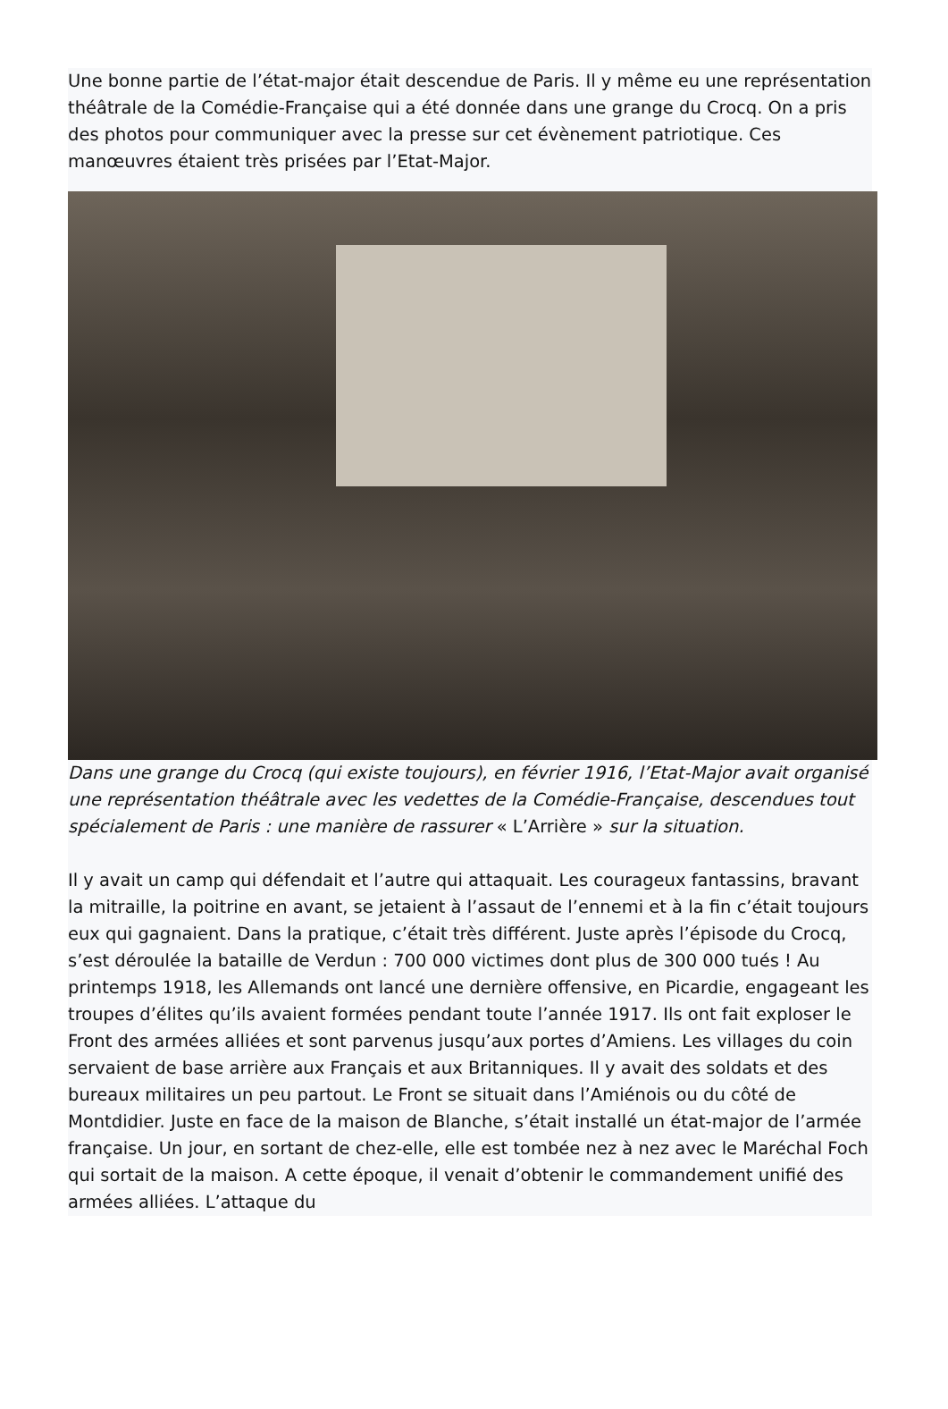Une bonne partie de l’état-major était descendue de Paris. Il y même eu une représentation théâtrale de la Comédie-Française qui a été donnée dans une grange du Crocq. On a pris des photos pour communiquer avec la presse sur cet évènement patriotique. Ces manœuvres étaient très prisées par l’Etat-Major.
Dans une grange du Crocq (qui existe toujours), en février 1916, l’Etat-Major avait organisé une représentation théâtrale avec les vedettes de la Comédie-Française, descendues tout spécialement de Paris : une manière de rassurer « L’Arrière » sur la situation.
Il y avait un camp qui défendait et l’autre qui attaquait. Les courageux fantassins, bravant la mitraille, la poitrine en avant, se jetaient à l’assaut de l’ennemi et à la fin c’était toujours eux qui gagnaient. Dans la pratique, c’était très différent. Juste après l’épisode du Crocq, s’est déroulée la bataille de Verdun : 700 000 victimes dont plus de 300 000 tués ! Au printemps 1918, les Allemands ont lancé une dernière offensive, en Picardie, engageant les troupes d’élites qu’ils avaient formées pendant toute l’année 1917. Ils ont fait exploser le Front des armées alliées et sont parvenus jusqu’aux portes d’Amiens. Les villages du coin servaient de base arrière aux Français et aux Britanniques. Il y avait des soldats et des bureaux militaires un peu partout. Le Front se situait dans l’Amiénois ou du côté de Montdidier. Juste en face de la maison de Blanche, s’était installé un état-major de l’armée française. Un jour, en sortant de chez-elle, elle est tombée nez à nez avec le Maréchal Foch qui sortait de la maison. A cette époque, il venait d’obtenir le commandement unifié des armées alliées. L’attaque du